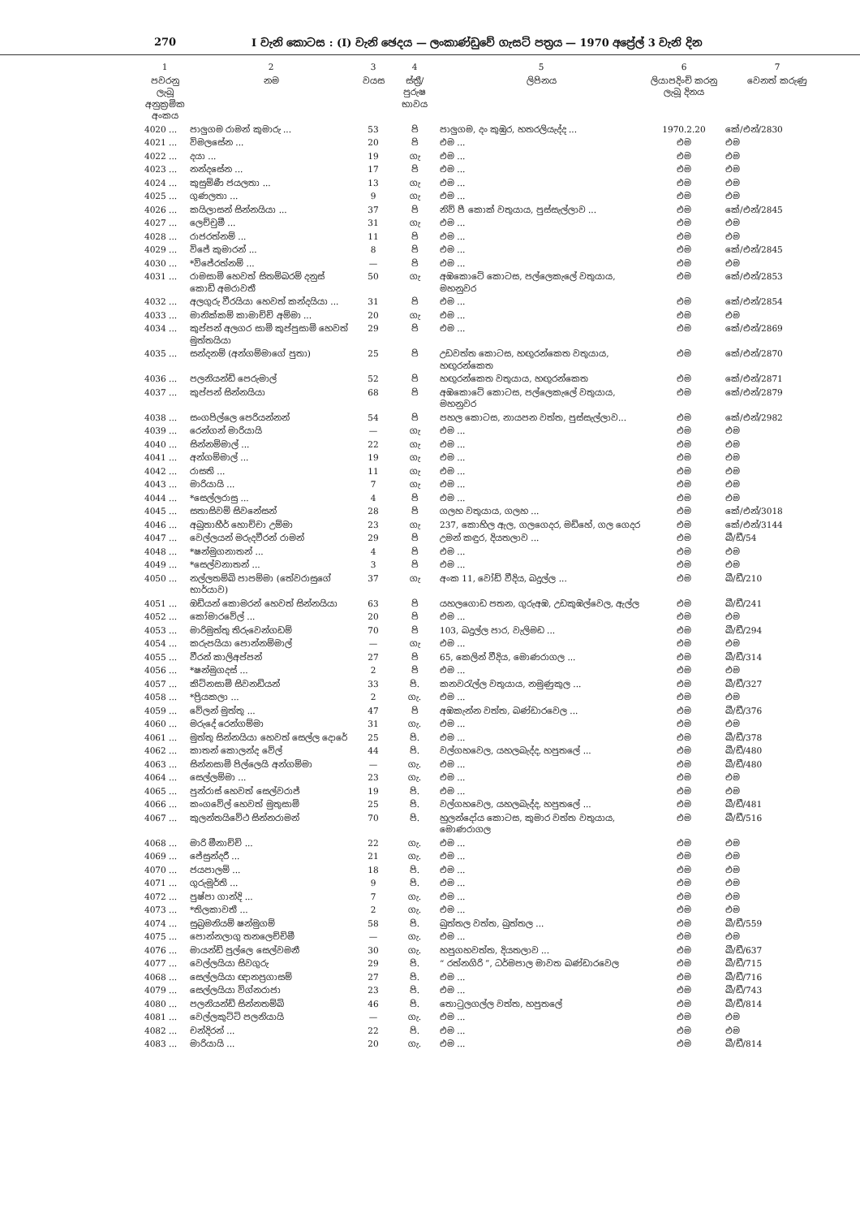270 I වැනි කොටස : (I) වැනි ඡෙදය — ලංකාණ්ඩුවේ ගැසට් පත්‍රය — 1970 අප්‍රේල් 3 වැනි දින
| 1 | 2 | 3 | 4 | 5 | 6 | 7 |
| --- | --- | --- | --- | --- | --- | --- |
| පවරනු ලැබූ අනුක්‍රමික අංකය | නම | වයස | ස්ත්‍රී/පුරුෂ භාවය | ලිපිනය | ලියාපදිංචි කරනු ලැබූ දිනය | වෙනත් කරුණු |
| 4020 ... | පාලුගම රාමන් කුමාරු ... | 53 | පි | පාලුගම, දං කුඹුර, හතරලියැද්ද ... | 1970.2.20 | කේ/එන්/2830 |
| 4021 ... | විමලසේන ... | 20 | පි | එම ... | එම | එම |
| 4022 ... | දයා ... | 19 | ගැ | එම ... | එම | එම |
| 4023 ... | නන්දසේන ... | 17 | පි | එම ... | එම | එම |
| 4024 ... | කුසුම්ණී ජයලතා ... | 13 | ගැ | එම ... | එම | එම |
| 4025 ... | ගුණලතා ... | 9 | ගැ | එම ... | එම | එම |
| 4026 ... | කයිලාසන් සින්නයියා ... | 37 | පි | නිව් පී කොක් වතුයාය, පුස්සැල්ලාව ... | එම | කේ/එන්/2845 |
| 4027 ... | ලෙච්චුමී ... | 31 | ගැ | එම ... | එම | එම |
| 4028 ... | රාජරත්නම් ... | 11 | පි | එම ... | එම | එම |
| 4029 ... | විජේ කුමාරන් ... | 8 | පි | එම ... | එම | කේ/එන්/2845 |
| 4030 ... | *විජේරත්නම් ... | — | පි | එම ... | එම | එම |
| 4031 ... | රාමසාමි හෙවත් සිතම්බරම් දනුස් කොඩි අමරාවතී | 50 | ගැ | අඹකොටේ කොටස, පල්ලෙකැලේ වතුයාය, මහනුවර | එම | කේ/එන්/2853 |
| 4032 ... | අලගුරු වීරයියා හෙවත් කන්දයියා ... | 31 | පි | එම ... | එම | කේ/එන්/2854 |
| 4033 ... | මානික්කම් කාමාච්චි අම්මා ... | 20 | ගැ | එම ... | එම | එම |
| 4034 ... | කුප්පන් අලගර සාමි කුප්පුසාමි හෙවත් මුත්තයියා | 29 | පි | එම ... | එම | කේ/එන්/2869 |
| 4035 ... | සන්දනම් (අන්ගම්මාගේ පුතා) | 25 | පි | උඩවත්ත කොටස, හඟුරන්කෙත වතුයාය, හඟුරන්කෙත | එම | කේ/එන්/2870 |
| 4036 ... | පලනියන්ඩි පෙරුමාල් | 52 | පි | හඟුරන්කෙත වතුයාය, හඟුරන්කෙත | එම | කේ/එන්/2871 |
| 4037 ... | කුප්පන් සින්නයියා | 68 | පි | අඹකොටේ කොටස, පල්ලෙකැලේ වතුයාය, මහනුවර | එම | කේ/එන්/2879 |
| 4038 ... | සංගපිල්ලෙ පෙරියන්නන් | 54 | පි | පහල කොටස, නායපන වත්ත, පුස්සැල්ලාව... | එම | කේ/එන්/2982 |
| 4039 ... | රෙන්ගන් මාරියායි | — | ගැ | එම ... | එම | එම |
| 4040 ... | සින්නම්මාල් ... | 22 | ගැ | එම ... | එම | එම |
| 4041 ... | අන්ගම්මාල් ... | 19 | ගැ | එම ... | එම | එම |
| 4042 ... | රාසති ... | 11 | ගැ | එම ... | එම | එම |
| 4043 ... | මාරියායි ... | 7 | ගැ | එම ... | එම | එම |
| 4044 ... | *සෙල්ලරාසු ... | 4 | පි | එම ... | එම | එම |
| 4045 ... | සතාසිවම් සිවනේසන් | 28 | පි | ගලහ වතුයාය, ගලහ ... | එම | කේ/එන්/3018 |
| 4046 ... | අබුතාහීර් හොච්චා උම්මා | 23 | ගැ | 237, කොහිල ඇල, ගලගෙදර, මඩිහේ, ගල ගෙදර | එම | කේ/එන්/3144 |
| 4047 ... | වෙල්ලයන් මරුදවීරන් රාමන් | 29 | පි | උමන් කඳුර, දියතලාව ... | එම | බී/ඩී/54 |
| 4048 ... | *ෂන්මුගනාතන් ... | 4 | පි | එම ... | එම | එම |
| 4049 ... | *සෙල්වනාතන් ... | 3 | පි | එම ... | එම | එම |
| 4050 ... | නල්ලතම්බි පාපම්මා (තේවරාසුගේ භාර්යාව) | 37 | ගැ | අංක 11, වෝඩ් වීදිය, බදුල්ල ... | එම | බී/ඩී/210 |
| 4051 ... | ඔඩියන් කොමරන් හෙවත් සින්නයියා | 63 | පි | යහලගොඩ පතන, ගුරුඅඹ, උඩකුඹල්වෙල, ඇල්ල | එම | බී/ඩී/241 |
| 4052 ... | කෝමාරවේල් ... | 20 | පි | එම ... | එම | එම |
| 4053 ... | මාරිමුත්තු තිරුවෙන්ගඩම් | 70 | පි | 103, බදුල්ල පාර, වැලිමඩ ... | එම | බී/ඩී/294 |
| 4054 ... | කරුපයියා පොන්නම්මාල් | — | ගැ | එම ... | එම | එම |
| 4055 ... | වීරන් කාලිඅප්පන් | 27 | පි | 65, කෙලින් වීදිය, මොණරාගල ... | එම | බී/ඩී/314 |
| 4056 ... | *ෂන්මුගදස් ... | 2 | පි | එම ... | එම | එම |
| 4057 ... | කිට්නසාමි සිවනඩියන් | 33 | පි. | කනවරැල්ල වතුයාය, නමුණුකුල ... | එම | බී/ඩී/327 |
| 4058 ... | *ප්‍රියකලා ... | 2 | ගැ. | එම ... | එම | එම |
| 4059 ... | වේලන් මුත්තු ... | 47 | පි | අඹකැන්න වත්ත, බණ්ඩාරවෙල ... | එම | බී/ඩී/376 |
| 4060 ... | මරුදේ රෙන්ගම්මා | 31 | ගැ. | එම ... | එම | එම |
| 4061 ... | මුත්තු සින්නයියා හෙවත් සෙල්ල දොරේ | 25 | පි. | එම ... | එම | බී/ඩී/378 |
| 4062 ... | කාතන් කොලන්ද වේල් | 44 | පි. | වල්ගහවෙල, යහලබැද්ද, හපුතලේ ... | එම | බී/ඩී/480 |
| 4063 ... | සින්නසාමි පිල්ලෙයි අන්ගම්මා | — | ගැ. | එම ... | එම | බී/ඩී/480 |
| 4064 ... | සෙල්ලම්මා ... | 23 | ගැ. | එම ... | එම | එම |
| 4065 ... | පුන්රාස් හෙවත් සෙල්වරාජ් | 19 | පි. | එම ... | එම | එම |
| 4066 ... | කංගවේල් හෙවත් මුතුසාමි | 25 | පි. | වල්ගහවෙල, යහලබැද්ද, හපුතලේ ... | එම | බී/ඩී/481 |
| 4067 ... | කුලන්තයිවේථ සින්නරාමන් | 70 | පි. | හුලන්දෝය කොටස, කුමාර වත්ත වතුයාය, මොණරාගල | එම | බී/ඩී/516 |
| 4068 ... | මාරි මීනාච්චි ... | 22 | ගැ. | එම ... | එම | එම |
| 4069 ... | ජේසුන්දරී ... | 21 | ගැ. | එම ... | එම | එම |
| 4070 ... | ජයපාලම් ... | 18 | පි. | එම ... | එම | එම |
| 4071 ... | ගුරුමූර්ති ... | 9 | පි. | එම ... | එම | එම |
| 4072 ... | පුෂ්පා ගාන්දි ... | 7 | ගැ. | එම ... | එම | එම |
| 4073 ... | *තිලකාවතී ... | 2 | ගැ. | එම ... | එම | එම |
| 4074 ... | සුබ්‍රමනියම් ෂන්මුගම් | 58 | පි. | බුත්තල වත්ත, බුත්තල ... | එම | බී/ඩී/559 |
| 4075 ... | පොන්නලාගු තනලෙච්චිමී | — | ගැ. | එම ... | එම | එම |
| 4076 ... | මායන්ඩි පුල්ලෙ සෙල්වමනී | 30 | ගැ. | හපුගහවත්ත, දියතලාව ... | එම | බී/ඩී/637 |
| 4077 ... | වෙල්ලයියා සිවගුරු | 29 | පි. | “ රත්නගිරි ”, ධර්මපාල මාවත බණ්ඩාරවෙල | එම | බී/ඩී/715 |
| 4068 ... | සෙල්ලයියා ඥානප්‍රගාසම් | 27 | පි. | එම ... | එම | බී/ඩී/716 |
| 4079 ... | සෙල්ලයියා විග්නරාජා | 23 | පි. | එම ... | එම | බී/ඩී/743 |
| 4080 ... | පලනියන්ඩි සින්නතම්බි | 46 | පි. | තොටුලගල්ල වත්ත, හපුතලේ | එම | බී/ඩී/814 |
| 4081 ... | වෙල්ලකුට්ටි පලනියායි | — | ගැ. | එම ... | එම | එම |
| 4082 ... | චන්දිරන් ... | 22 | පි. | එම ... | එම | එම |
| 4083 ... | මාරියායි ... | 20 | ගැ. | එම ... | එම | බී/ඩී/814 |